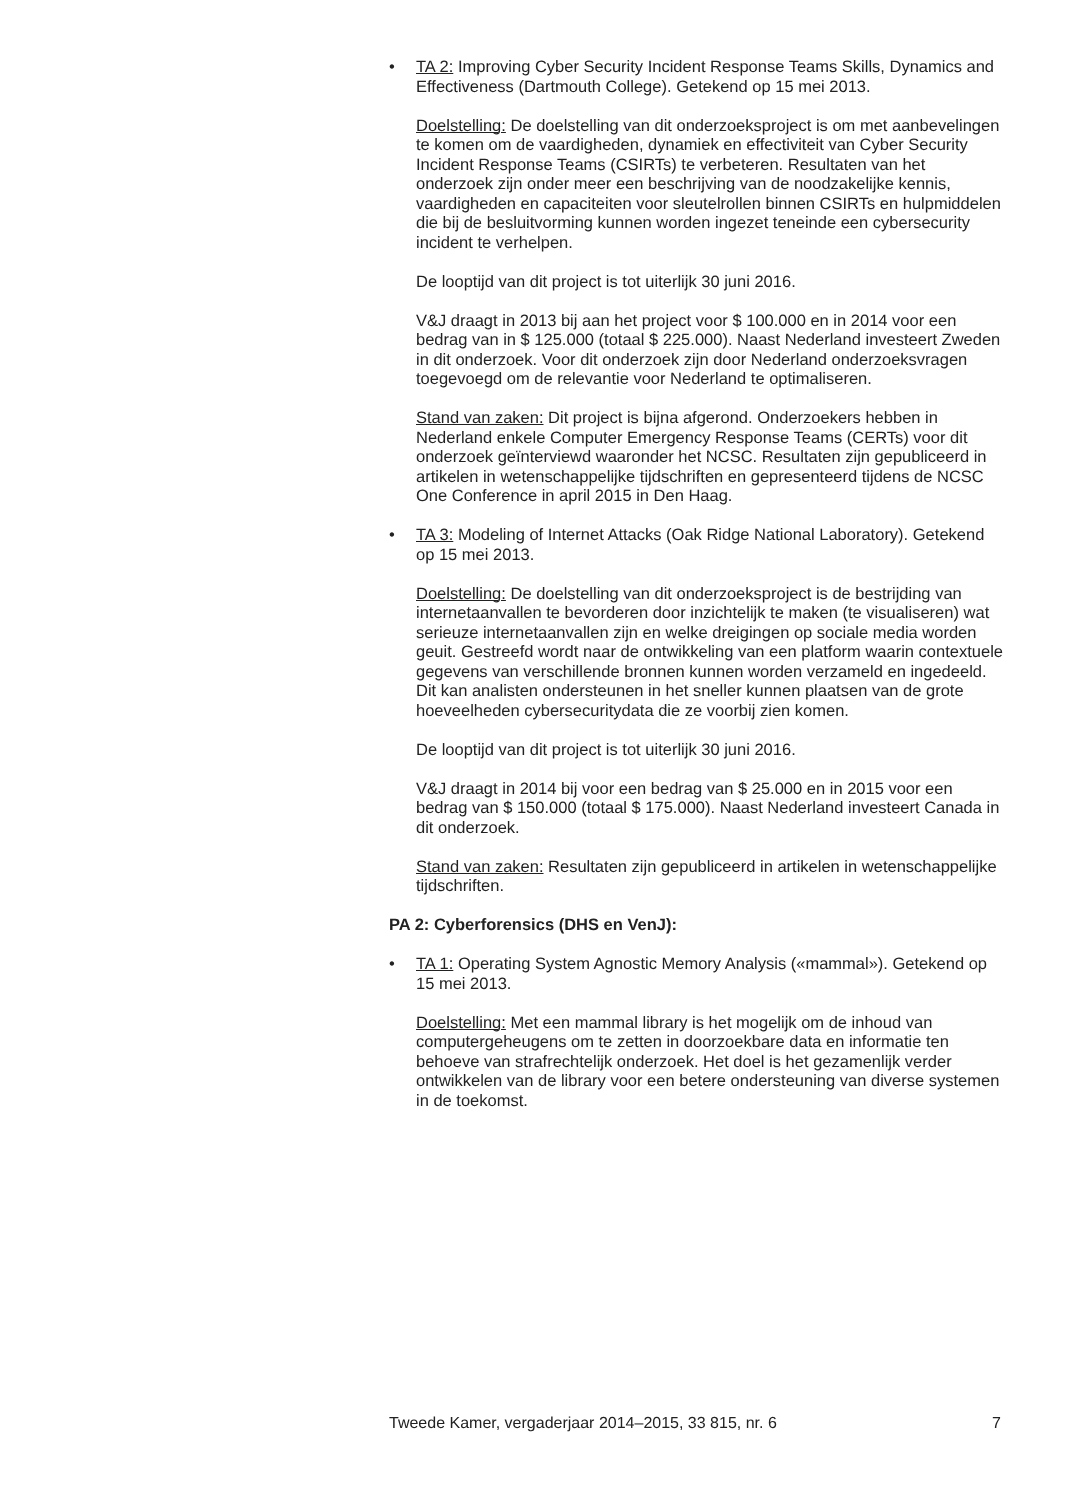• TA 2: Improving Cyber Security Incident Response Teams Skills, Dynamics and Effectiveness (Dartmouth College). Getekend op 15 mei 2013.
Doelstelling: De doelstelling van dit onderzoeksproject is om met aanbevelingen te komen om de vaardigheden, dynamiek en effectiviteit van Cyber Security Incident Response Teams (CSIRTs) te verbeteren. Resultaten van het onderzoek zijn onder meer een beschrijving van de noodzakelijke kennis, vaardigheden en capaciteiten voor sleutelrollen binnen CSIRTs en hulpmiddelen die bij de besluitvorming kunnen worden ingezet teneinde een cybersecurity incident te verhelpen.
De looptijd van dit project is tot uiterlijk 30 juni 2016.
V&J draagt in 2013 bij aan het project voor $ 100.000 en in 2014 voor een bedrag van in $ 125.000 (totaal $ 225.000). Naast Nederland investeert Zweden in dit onderzoek. Voor dit onderzoek zijn door Nederland onderzoeksvragen toegevoegd om de relevantie voor Nederland te optimaliseren.
Stand van zaken: Dit project is bijna afgerond. Onderzoekers hebben in Nederland enkele Computer Emergency Response Teams (CERTs) voor dit onderzoek geïnterviewd waaronder het NCSC. Resultaten zijn gepubliceerd in artikelen in wetenschappelijke tijdschriften en gepresenteerd tijdens de NCSC One Conference in april 2015 in Den Haag.
• TA 3: Modeling of Internet Attacks (Oak Ridge National Laboratory). Getekend op 15 mei 2013.
Doelstelling: De doelstelling van dit onderzoeksproject is de bestrijding van internetaanvallen te bevorderen door inzichtelijk te maken (te visualiseren) wat serieuze internetaanvallen zijn en welke dreigingen op sociale media worden geuit. Gestreefd wordt naar de ontwikkeling van een platform waarin contextuele gegevens van verschillende bronnen kunnen worden verzameld en ingedeeld. Dit kan analisten ondersteunen in het sneller kunnen plaatsen van de grote hoeveelheden cybersecuritydata die ze voorbij zien komen.
De looptijd van dit project is tot uiterlijk 30 juni 2016.
V&J draagt in 2014 bij voor een bedrag van $ 25.000 en in 2015 voor een bedrag van $ 150.000 (totaal $ 175.000). Naast Nederland investeert Canada in dit onderzoek.
Stand van zaken: Resultaten zijn gepubliceerd in artikelen in wetenschappelijke tijdschriften.
PA 2: Cyberforensics (DHS en VenJ):
• TA 1: Operating System Agnostic Memory Analysis («mammal»). Getekend op 15 mei 2013.
Doelstelling: Met een mammal library is het mogelijk om de inhoud van computergeheugens om te zetten in doorzoekbare data en informatie ten behoeve van strafrechtelijk onderzoek. Het doel is het gezamenlijk verder ontwikkelen van de library voor een betere ondersteuning van diverse systemen in de toekomst.
Tweede Kamer, vergaderjaar 2014–2015, 33 815, nr. 6 7